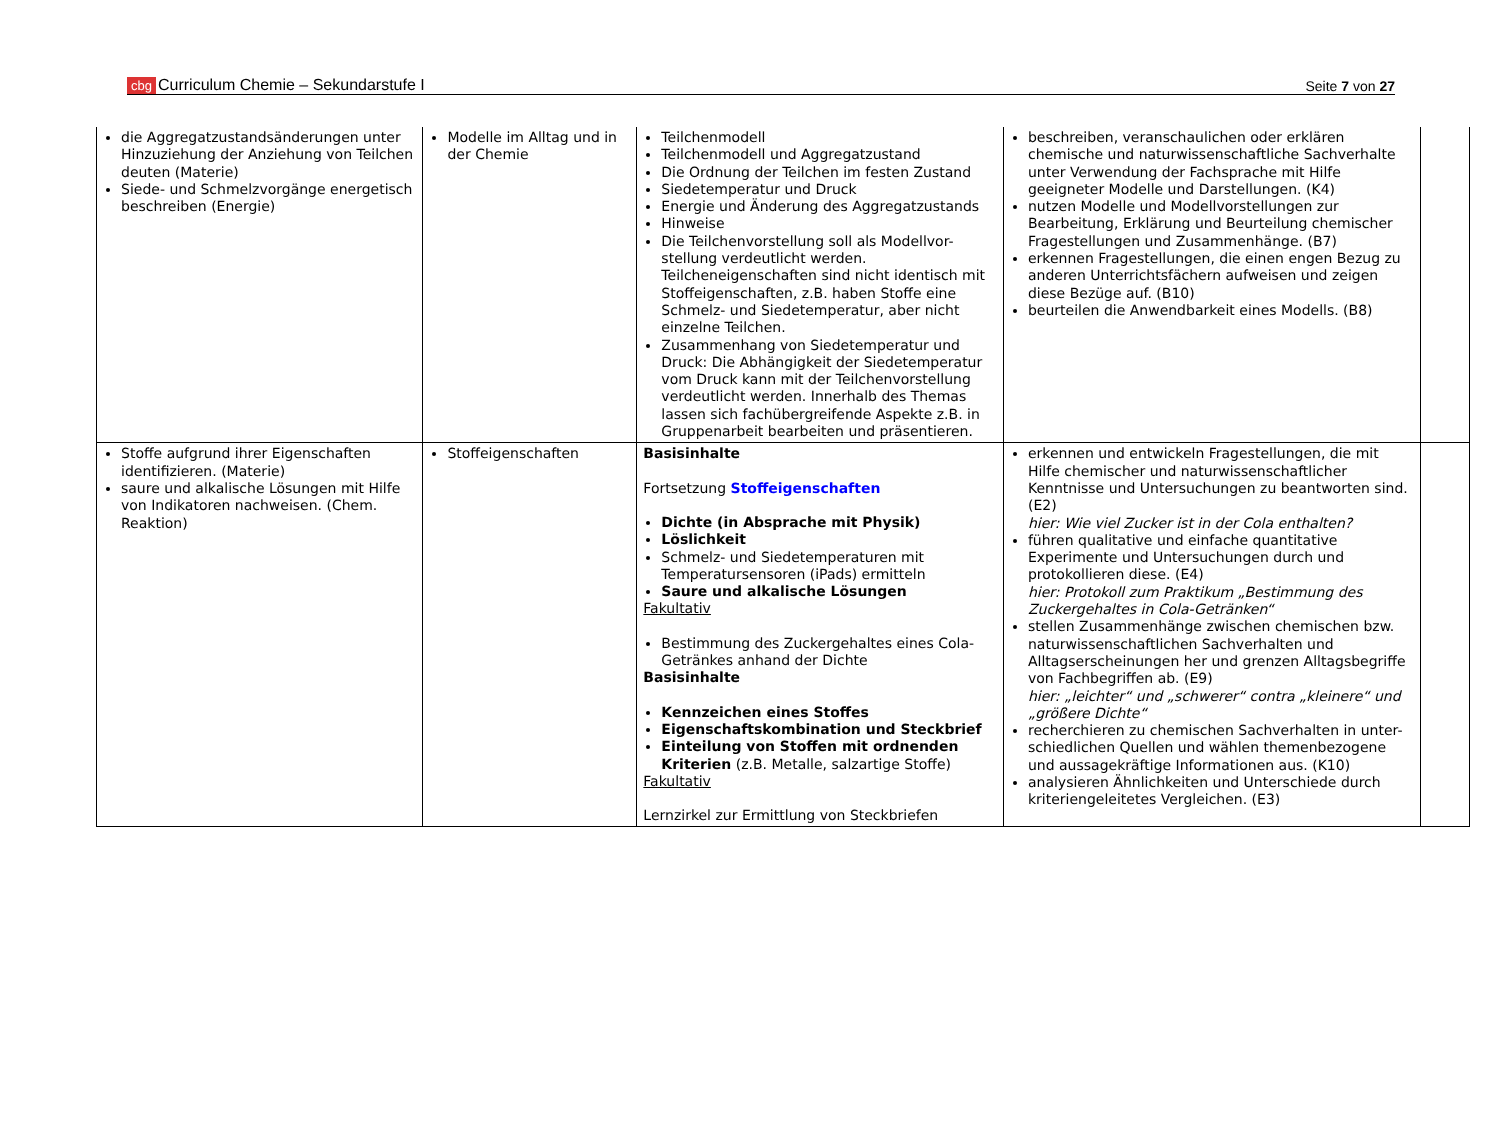cbg Curriculum Chemie – Sekundarstufe I Seite 7 von 27
| die Aggregatzustandsänderungen unter Hinzuziehung der Anziehung von Teilchen deuten (Materie) Siede- und Schmelzvorgänge energetisch beschreiben (Energie) | Modelle im Alltag und in der Chemie | Teilchenmodell Teilchenmodell und Aggregatzustand Die Ordnung der Teilchen im festen Zustand Siedetemperatur und Druck Energie und Änderung des Aggregatzustands Hinweise Die Teilchenvorstellung soll als Modellvor-stellung verdeutlicht werden. Teilcheneigenschaften sind nicht identisch mit Stoffeigenschaften, z.B. haben Stoffe eine Schmelz- und Siedetemperatur, aber nicht einzelne Teilchen. Zusammenhang von Siedetemperatur und Druck: Die Abhängigkeit der Siedetemperatur vom Druck kann mit der Teilchenvorstellung verdeutlicht werden. Innerhalb des Themas lassen sich fachübergreifende Aspekte z.B. in Gruppenarbeit bearbeiten und präsentieren. | beschreiben, veranschaulichen oder erklären chemische und naturwissenschaftliche Sachverhalte unter Verwendung der Fachsprache mit Hilfe geeigneter Modelle und Darstellungen. (K4) nutzen Modelle und Modellvorstellungen zur Bearbeitung, Erklärung und Beurteilung chemischer Fragestellungen und Zusammenhänge. (B7) erkennen Fragestellungen, die einen engen Bezug zu anderen Unterrichtsfächern aufweisen und zeigen diese Bezüge auf. (B10) beurteilen die Anwendbarkeit eines Modells. (B8) | |
| Stoffe aufgrund ihrer Eigenschaften identifizieren. (Materie) saure und alkalische Lösungen mit Hilfe von Indikatoren nachweisen. (Chem. Reaktion) | Stoffeigenschaften | Basisinhalte Fortsetzung Stoffeigenschaften Dichte (in Absprache mit Physik) Löslichkeit Schmelz- und Siedetemperaturen mit Temperatursensoren (iPads) ermitteln Saure und alkalische Lösungen Fakultativ Bestimmung des Zuckergehaltes eines Cola-Getränkes anhand der Dichte Basisinhalte Kennzeichen eines Stoffes Eigenschaftskombination und Steckbrief Einteilung von Stoffen mit ordnenden Kriterien (z.B. Metalle, salzartige Stoffe) Fakultativ Lernzirkel zur Ermittlung von Steckbriefen | erkennen und entwickeln Fragestellungen, die mit Hilfe chemischer und naturwissenschaftlicher Kenntnisse und Untersuchungen zu beantworten sind. (E2) hier: Wie viel Zucker ist in der Cola enthalten? führen qualitative und einfache quantitative Experimente und Untersuchungen durch und protokollieren diese. (E4) hier: Protokoll zum Praktikum „Bestimmung des Zuckergehaltes in Cola-Getränken“ stellen Zusammenhänge zwischen chemischen bzw. naturwissenschaftlichen Sachverhalten und Alltagserscheinungen her und grenzen Alltagsbegriffe von Fachbegriffen ab. (E9) hier: „leichter“ und „schwerer“ contra „kleinere“ und „größere Dichte“ recherchieren zu chemischen Sachverhalten in unter-schiedlichen Quellen und wählen themenbezogene und aussagekräftige Informationen aus. (K10) analysieren Ähnlichkeiten und Unterschiede durch kriteriengeleitetes Vergleichen. (E3) | |